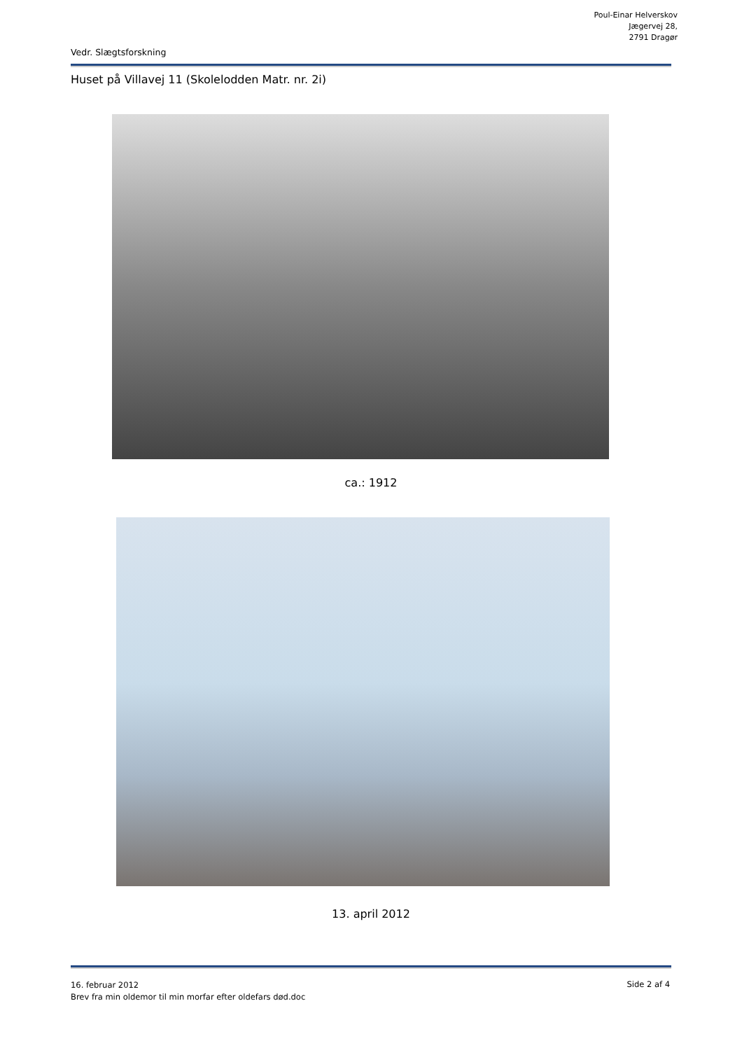Poul-Einar Helverskov
Jægervej 28,
2791 Dragør
Vedr. Slægtsforskning
Huset på Villavej 11 (Skolelodden Matr. nr. 2i)
ca.: 1912
13. april 2012
16. februar 2012
Brev fra min oldemor til min morfar efter oldefars død.doc
Side 2 af 4